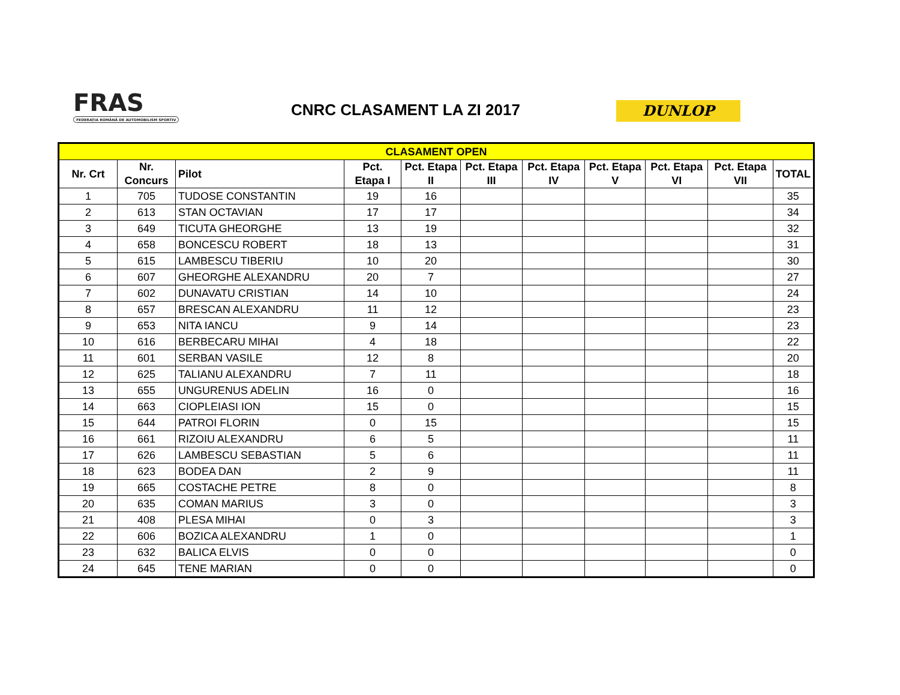FRAS
FEDERAȚIA ROMÂNĂ DE AUTOMOBILISM SPORTIV
CNRC CLASAMENT LA ZI 2017 DUNLOP
| CLASAMENT OPEN | | | | | | | | | | |
| Nr. Crt | Nr. Concurs | Pilot | Pct. Etapa I | Pct. Etapa II | Pct. Etapa III | Pct. Etapa IV | Pct. Etapa V | Pct. Etapa VI | Pct. Etapa VII | TOTAL |
| 1 | 705 | TUDOSE CONSTANTIN | 19 | 16 | | | | | | 35 |
| 2 | 613 | STAN OCTAVIAN | 17 | 17 | | | | | | 34 |
| 3 | 649 | TICUTA GHEORGHE | 13 | 19 | | | | | | 32 |
| 4 | 658 | BONCESCU ROBERT | 18 | 13 | | | | | | 31 |
| 5 | 615 | LAMBESCU TIBERIU | 10 | 20 | | | | | | 30 |
| 6 | 607 | GHEORGHE ALEXANDRU | 20 | 7 | | | | | | 27 |
| 7 | 602 | DUNAVATU CRISTIAN | 14 | 10 | | | | | | 24 |
| 8 | 657 | BRESCAN ALEXANDRU | 11 | 12 | | | | | | 23 |
| 9 | 653 | NITA IANCU | 9 | 14 | | | | | | 23 |
| 10 | 616 | BERBECARU MIHAI | 4 | 18 | | | | | | 22 |
| 11 | 601 | SERBAN VASILE | 12 | 8 | | | | | | 20 |
| 12 | 625 | TALIANU ALEXANDRU | 7 | 11 | | | | | | 18 |
| 13 | 655 | UNGURENUS ADELIN | 16 | 0 | | | | | | 16 |
| 14 | 663 | CIOPLEIASI ION | 15 | 0 | | | | | | 15 |
| 15 | 644 | PATROI FLORIN | 0 | 15 | | | | | | 15 |
| 16 | 661 | RIZOIU ALEXANDRU | 6 | 5 | | | | | | 11 |
| 17 | 626 | LAMBESCU SEBASTIAN | 5 | 6 | | | | | | 11 |
| 18 | 623 | BODEA DAN | 2 | 9 | | | | | | 11 |
| 19 | 665 | COSTACHE PETRE | 8 | 0 | | | | | | 8 |
| 20 | 635 | COMAN MARIUS | 3 | 0 | | | | | | 3 |
| 21 | 408 | PLESA MIHAI | 0 | 3 | | | | | | 3 |
| 22 | 606 | BOZICA ALEXANDRU | 1 | 0 | | | | | | 1 |
| 23 | 632 | BALICA ELVIS | 0 | 0 | | | | | | 0 |
| 24 | 645 | TENE MARIAN | 0 | 0 | | | | | | 0 |